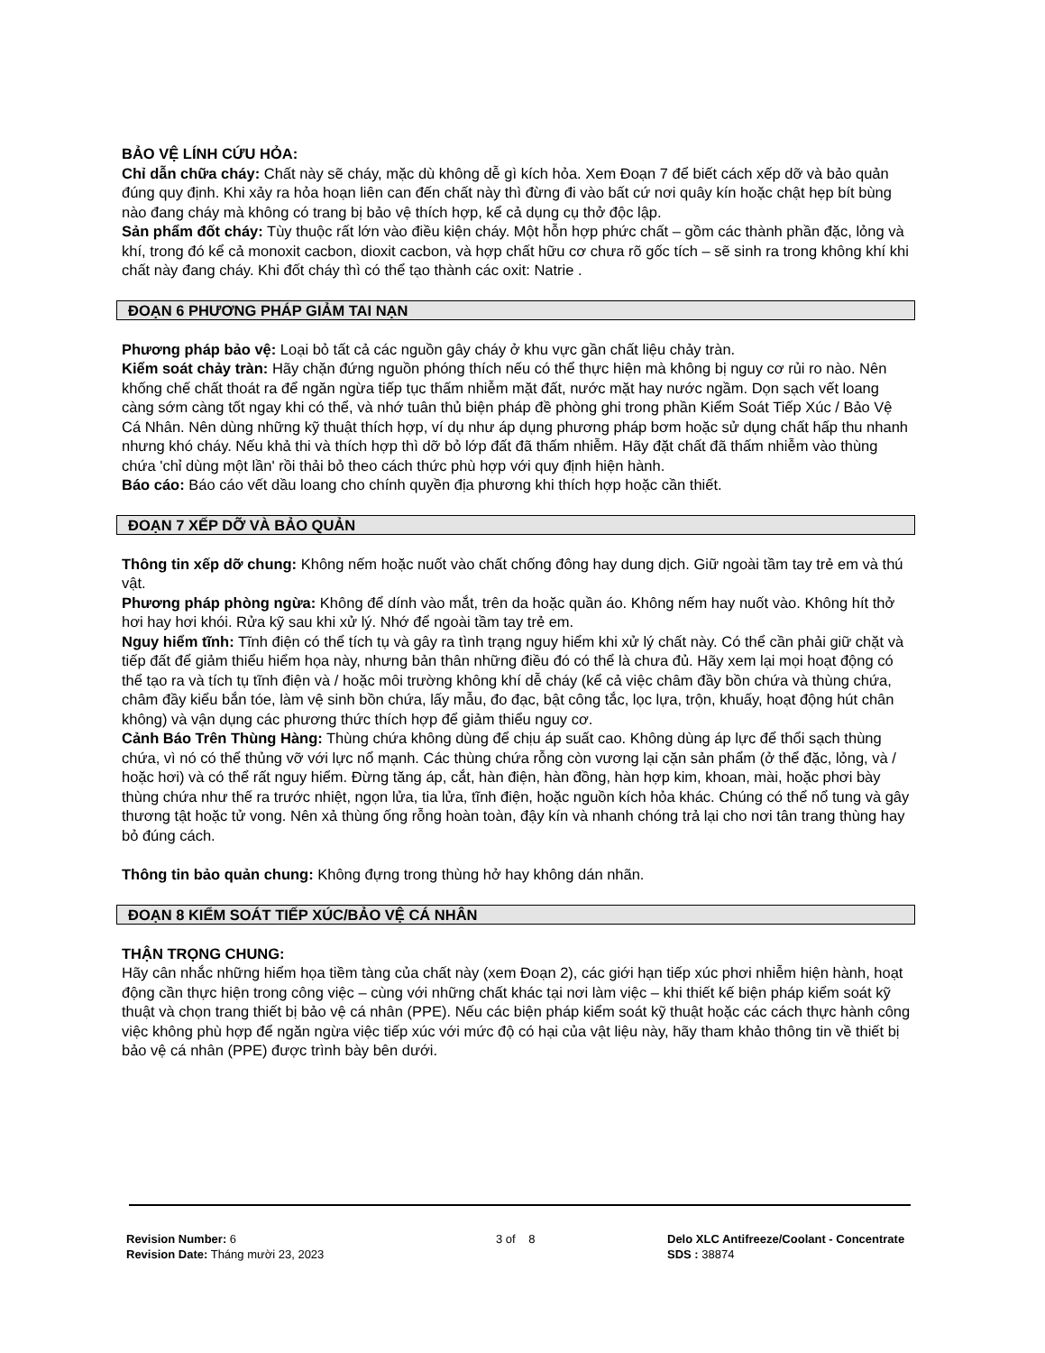BẢO VỆ LÍNH CỨU HỎA:
Chỉ dẫn chữa cháy: Chất này sẽ cháy, mặc dù không dễ gì kích hỏa. Xem Đoạn 7 để biết cách xếp dỡ và bảo quản đúng quy định. Khi xảy ra hỏa hoạn liên can đến chất này thì đừng đi vào bất cứ nơi quây kín hoặc chật hẹp bít bùng nào đang cháy mà không có trang bị bảo vệ thích hợp, kể cả dụng cụ thở độc lập.
Sản phẩm đốt cháy: Tùy thuộc rất lớn vào điều kiện cháy. Một hỗn hợp phức chất – gồm các thành phần đặc, lỏng và khí, trong đó kể cả monoxit cacbon, dioxit cacbon, và hợp chất hữu cơ chưa rõ gốc tích – sẽ sinh ra trong không khí khi chất này đang cháy. Khi đốt cháy thì có thể tạo thành các oxit: Natrie .
ĐOẠN 6 PHƯƠNG PHÁP GIẢM TAI NẠN
Phương pháp bảo vệ: Loại bỏ tất cả các nguồn gây cháy ở khu vực gần chất liệu chảy tràn.
Kiểm soát chảy tràn: Hãy chặn đứng nguồn phóng thích nếu có thể thực hiện mà không bị nguy cơ rủi ro nào. Nên khống chế chất thoát ra để ngăn ngừa tiếp tục thấm nhiễm mặt đất, nước mặt hay nước ngầm. Dọn sạch vết loang càng sớm càng tốt ngay khi có thể, và nhớ tuân thủ biện pháp đề phòng ghi trong phần Kiểm Soát Tiếp Xúc / Bảo Vệ Cá Nhân. Nên dùng những kỹ thuật thích hợp, ví dụ như áp dụng phương pháp bơm hoặc sử dụng chất hấp thu nhanh nhưng khó cháy. Nếu khả thi và thích hợp thì dỡ bỏ lớp đất đã thấm nhiễm. Hãy đặt chất đã thấm nhiễm vào thùng chứa 'chỉ dùng một lần' rồi thải bỏ theo cách thức phù hợp với quy định hiện hành.
Báo cáo: Báo cáo vết dầu loang cho chính quyền địa phương khi thích hợp hoặc cần thiết.
ĐOẠN 7 XẾP DỠ VÀ BẢO QUẢN
Thông tin xếp dỡ chung: Không nếm hoặc nuốt vào chất chống đông hay dung dịch. Giữ ngoài tầm tay trẻ em và thú vật.
Phương pháp phòng ngừa: Không để dính vào mắt, trên da hoặc quần áo. Không nếm hay nuốt vào. Không hít thở hơi hay hơi khói. Rửa kỹ sau khi xử lý. Nhớ để ngoài tầm tay trẻ em.
Nguy hiểm tĩnh: Tĩnh điện có thể tích tụ và gây ra tình trạng nguy hiểm khi xử lý chất này. Có thể cần phải giữ chặt và tiếp đất để giảm thiểu hiểm họa này, nhưng bản thân những điều đó có thể là chưa đủ. Hãy xem lại mọi hoạt động có thể tạo ra và tích tụ tĩnh điện và / hoặc môi trường không khí dễ cháy (kể cả việc châm đầy bồn chứa và thùng chứa, châm đầy kiểu bắn tóe, làm vệ sinh bồn chứa, lấy mẫu, đo đạc, bật công tắc, lọc lựa, trộn, khuấy, hoạt động hút chân không) và vận dụng các phương thức thích hợp để giảm thiểu nguy cơ.
Cảnh Báo Trên Thùng Hàng: Thùng chứa không dùng để chịu áp suất cao. Không dùng áp lực để thổi sạch thùng chứa, vì nó có thể thủng vỡ với lực nổ mạnh. Các thùng chứa rỗng còn vương lại cặn sản phẩm (ở thể đặc, lỏng, và / hoặc hơi) và có thể rất nguy hiểm. Đừng tăng áp, cắt, hàn điện, hàn đồng, hàn hợp kim, khoan, mài, hoặc phơi bày thùng chứa như thế ra trước nhiệt, ngọn lửa, tia lửa, tĩnh điện, hoặc nguồn kích hỏa khác. Chúng có thể nổ tung và gây thương tật hoặc tử vong. Nên xả thùng ống rỗng hoàn toàn, đậy kín và nhanh chóng trả lại cho nơi tân trang thùng hay bỏ đúng cách.
Thông tin bảo quản chung: Không đựng trong thùng hở hay không dán nhãn.
ĐOẠN 8 KIỂM SOÁT TIẾP XÚC/BẢO VỆ CÁ NHÂN
THẬN TRỌNG CHUNG:
Hãy cân nhắc những hiểm họa tiềm tàng của chất này (xem Đoạn 2), các giới hạn tiếp xúc phơi nhiễm hiện hành, hoạt động cần thực hiện trong công việc – cùng với những chất khác tại nơi làm việc – khi thiết kế biện pháp kiểm soát kỹ thuật và chọn trang thiết bị bảo vệ cá nhân (PPE). Nếu các biện pháp kiểm soát kỹ thuật hoặc các cách thực hành công việc không phù hợp để ngăn ngừa việc tiếp xúc với mức độ có hại của vật liệu này, hãy tham khảo thông tin về thiết bị bảo vệ cá nhân (PPE) được trình bày bên dưới.
Revision Number: 6
Revision Date: Tháng mười 23, 2023
3 of 8 Delo XLC Antifreeze/Coolant - Concentrate
SDS : 38874